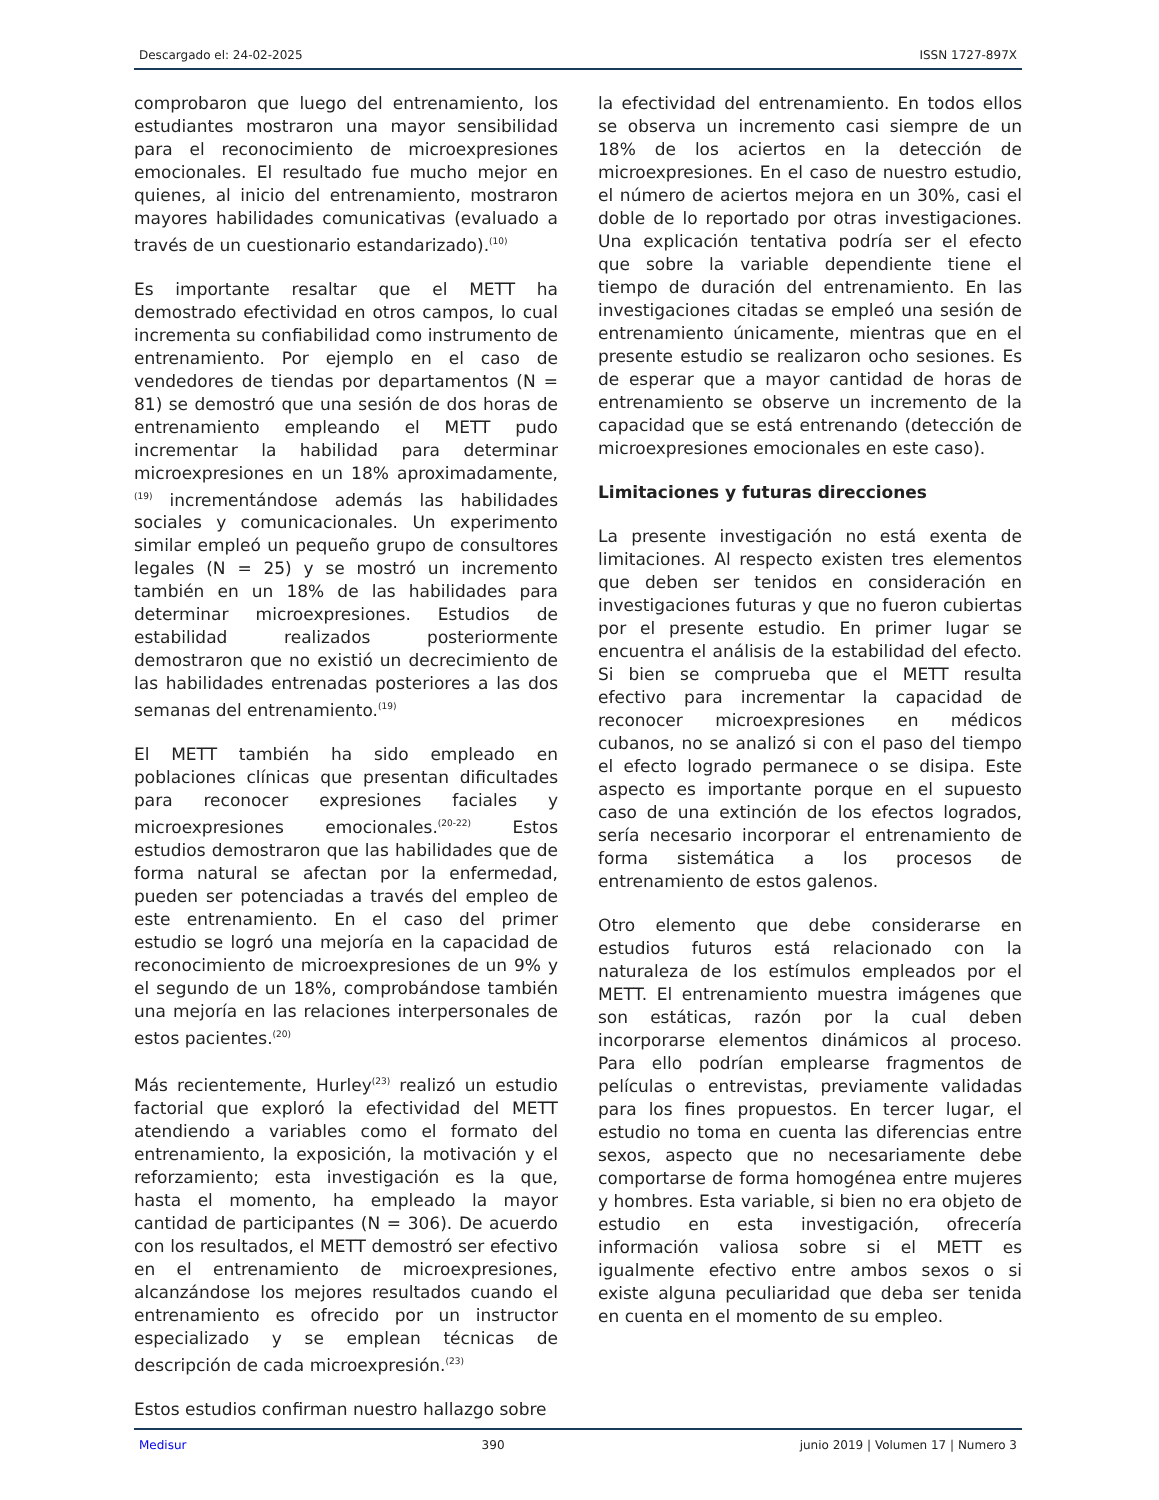Descargado el: 24-02-2025 ISSN 1727-897X
comprobaron que luego del entrenamiento, los estudiantes mostraron una mayor sensibilidad para el reconocimiento de microexpresiones emocionales. El resultado fue mucho mejor en quienes, al inicio del entrenamiento, mostraron mayores habilidades comunicativas (evaluado a través de un cuestionario estandarizado).<sup>(10)</sup>
Es importante resaltar que el METT ha demostrado efectividad en otros campos, lo cual incrementa su confiabilidad como instrumento de entrenamiento. Por ejemplo en el caso de vendedores de tiendas por departamentos (N = 81) se demostró que una sesión de dos horas de entrenamiento empleando el METT pudo incrementar la habilidad para determinar microexpresiones en un 18% aproximadamente,<sup>(19)</sup> incrementándose además las habilidades sociales y comunicacionales. Un experimento similar empleó un pequeño grupo de consultores legales (N = 25) y se mostró un incremento también en un 18% de las habilidades para determinar microexpresiones. Estudios de estabilidad realizados posteriormente demostraron que no existió un decrecimiento de las habilidades entrenadas posteriores a las dos semanas del entrenamiento.<sup>(19)</sup>
El METT también ha sido empleado en poblaciones clínicas que presentan dificultades para reconocer expresiones faciales y microexpresiones emocionales.<sup>(20-22)</sup> Estos estudios demostraron que las habilidades que de forma natural se afectan por la enfermedad, pueden ser potenciadas a través del empleo de este entrenamiento. En el caso del primer estudio se logró una mejoría en la capacidad de reconocimiento de microexpresiones de un 9% y el segundo de un 18%, comprobándose también una mejoría en las relaciones interpersonales de estos pacientes.<sup>(20)</sup>
Más recientemente, Hurley<sup>(23)</sup> realizó un estudio factorial que exploró la efectividad del METT atendiendo a variables como el formato del entrenamiento, la exposición, la motivación y el reforzamiento; esta investigación es la que, hasta el momento, ha empleado la mayor cantidad de participantes (N = 306). De acuerdo con los resultados, el METT demostró ser efectivo en el entrenamiento de microexpresiones, alcanzándose los mejores resultados cuando el entrenamiento es ofrecido por un instructor especializado y se emplean técnicas de descripción de cada microexpresión.<sup>(23)</sup>
Estos estudios confirman nuestro hallazgo sobre
la efectividad del entrenamiento. En todos ellos se observa un incremento casi siempre de un 18% de los aciertos en la detección de microexpresiones. En el caso de nuestro estudio, el número de aciertos mejora en un 30%, casi el doble de lo reportado por otras investigaciones. Una explicación tentativa podría ser el efecto que sobre la variable dependiente tiene el tiempo de duración del entrenamiento. En las investigaciones citadas se empleó una sesión de entrenamiento únicamente, mientras que en el presente estudio se realizaron ocho sesiones. Es de esperar que a mayor cantidad de horas de entrenamiento se observe un incremento de la capacidad que se está entrenando (detección de microexpresiones emocionales en este caso).
Limitaciones y futuras direcciones
La presente investigación no está exenta de limitaciones. Al respecto existen tres elementos que deben ser tenidos en consideración en investigaciones futuras y que no fueron cubiertas por el presente estudio. En primer lugar se encuentra el análisis de la estabilidad del efecto. Si bien se comprueba que el METT resulta efectivo para incrementar la capacidad de reconocer microexpresiones en médicos cubanos, no se analizó si con el paso del tiempo el efecto logrado permanece o se disipa. Este aspecto es importante porque en el supuesto caso de una extinción de los efectos logrados, sería necesario incorporar el entrenamiento de forma sistemática a los procesos de entrenamiento de estos galenos.
Otro elemento que debe considerarse en estudios futuros está relacionado con la naturaleza de los estímulos empleados por el METT. El entrenamiento muestra imágenes que son estáticas, razón por la cual deben incorporarse elementos dinámicos al proceso. Para ello podrían emplearse fragmentos de películas o entrevistas, previamente validadas para los fines propuestos. En tercer lugar, el estudio no toma en cuenta las diferencias entre sexos, aspecto que no necesariamente debe comportarse de forma homogénea entre mujeres y hombres. Esta variable, si bien no era objeto de estudio en esta investigación, ofrecería información valiosa sobre si el METT es igualmente efectivo entre ambos sexos o si existe alguna peculiaridad que deba ser tenida en cuenta en el momento de su empleo.
Medisur 390 junio 2019 | Volumen 17 | Numero 3